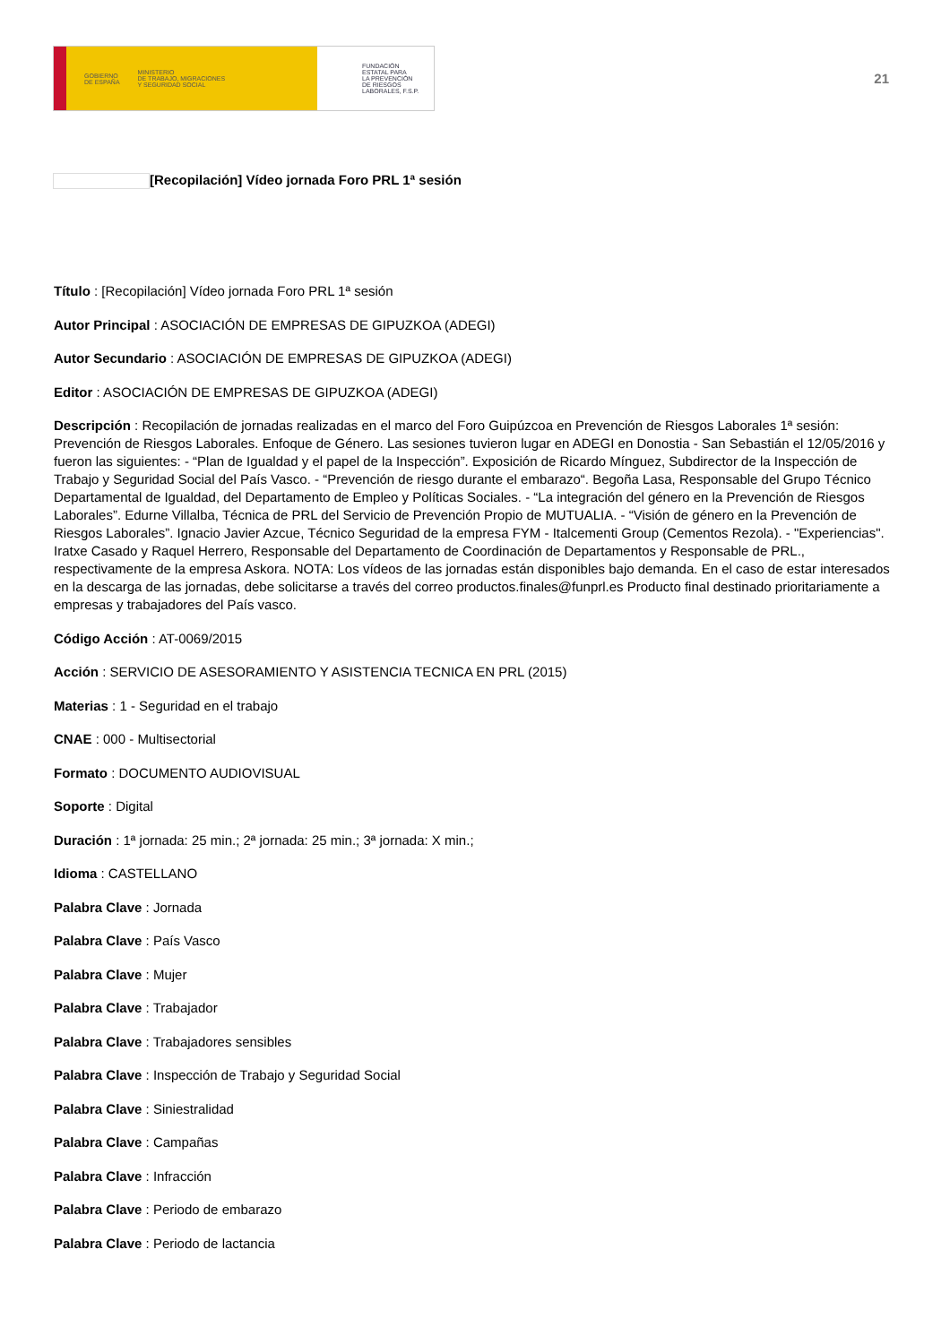GOBIERNO
DE ESPAÑA MINISTERIO
DE TRABAJO, MIGRACIONES
Y SEGURIDAD SOCIAL
FUNDACIÓN
ESTATAL PARA
LA PREVENCIÓN
DE RIESGOS
LABORALES, F.S.P.
21
[Recopilación] Vídeo jornada Foro PRL 1ª sesión
Título : [Recopilación] Vídeo jornada Foro PRL 1ª sesión
Autor Principal : ASOCIACIÓN DE EMPRESAS DE GIPUZKOA (ADEGI)
Autor Secundario : ASOCIACIÓN DE EMPRESAS DE GIPUZKOA (ADEGI)
Editor : ASOCIACIÓN DE EMPRESAS DE GIPUZKOA (ADEGI)
Descripción : Recopilación de jornadas realizadas en el marco del Foro Guipúzcoa en Prevención de Riesgos Laborales 1ª sesión: Prevención de Riesgos Laborales. Enfoque de Género. Las sesiones tuvieron lugar en ADEGI en Donostia - San Sebastián el 12/05/2016 y fueron las siguientes: - “Plan de Igualdad y el papel de la Inspección”. Exposición de Ricardo Mínguez, Subdirector de la Inspección de Trabajo y Seguridad Social del País Vasco. - “Prevención de riesgo durante el embarazo“. Begoña Lasa, Responsable del Grupo Técnico Departamental de Igualdad, del Departamento de Empleo y Políticas Sociales. - “La integración del género en la Prevención de Riesgos Laborales”. Edurne Villalba, Técnica de PRL del Servicio de Prevención Propio de MUTUALIA. - “Visión de género en la Prevención de Riesgos Laborales”. Ignacio Javier Azcue, Técnico Seguridad de la empresa FYM - Italcementi Group (Cementos Rezola). - "Experiencias". Iratxe Casado y Raquel Herrero, Responsable del Departamento de Coordinación de Departamentos y Responsable de PRL., respectivamente de la empresa Askora. NOTA: Los vídeos de las jornadas están disponibles bajo demanda. En el caso de estar interesados en la descarga de las jornadas, debe solicitarse a través del correo productos.finales@funprl.es Producto final destinado prioritariamente a empresas y trabajadores del País vasco.
Código Acción : AT-0069/2015
Acción : SERVICIO DE ASESORAMIENTO Y ASISTENCIA TECNICA EN PRL (2015)
Materias : 1 - Seguridad en el trabajo
CNAE : 000 - Multisectorial
Formato : DOCUMENTO AUDIOVISUAL
Soporte : Digital
Duración : 1ª jornada: 25 min.; 2ª jornada: 25 min.; 3ª jornada: X min.;
Idioma : CASTELLANO
Palabra Clave : Jornada
Palabra Clave : País Vasco
Palabra Clave : Mujer
Palabra Clave : Trabajador
Palabra Clave : Trabajadores sensibles
Palabra Clave : Inspección de Trabajo y Seguridad Social
Palabra Clave : Siniestralidad
Palabra Clave : Campañas
Palabra Clave : Infracción
Palabra Clave : Periodo de embarazo
Palabra Clave : Periodo de lactancia